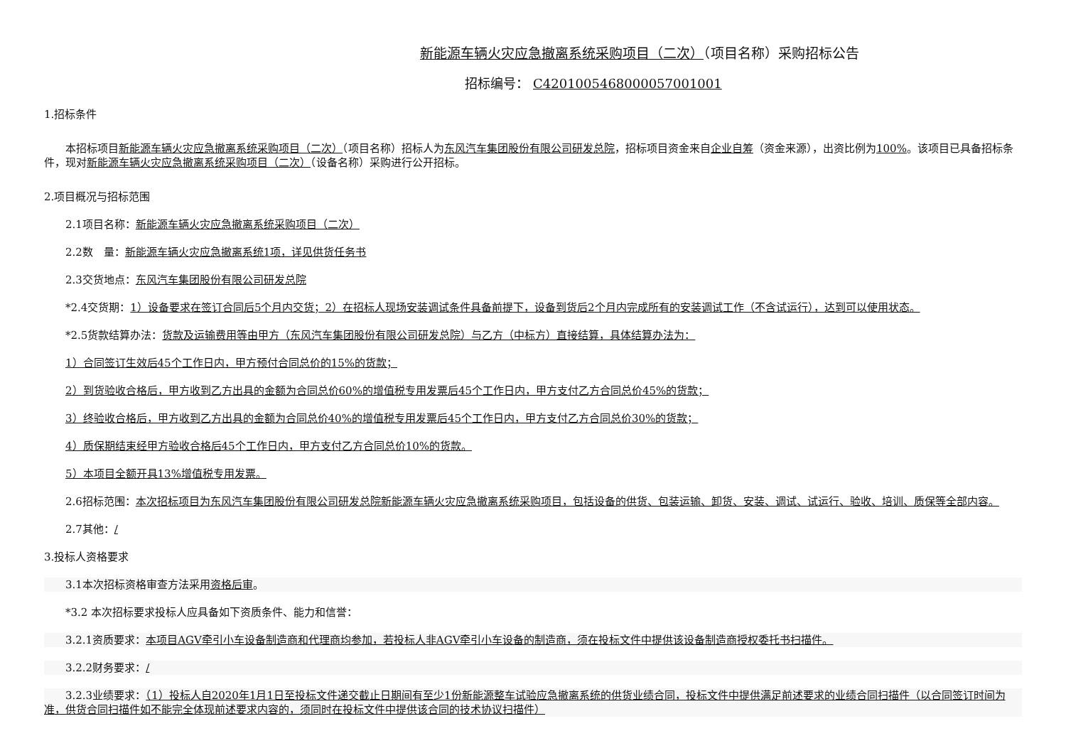新能源车辆火灾应急撤离系统采购项目（二次）（项目名称）采购招标公告
招标编号： C4201005468000057001001
1.招标条件
本招标项目新能源车辆火灾应急撤离系统采购项目（二次）（项目名称）招标人为东风汽车集团股份有限公司研发总院，招标项目资金来自企业自筹（资金来源），出资比例为100%。该项目已具备招标条件，现对新能源车辆火灾应急撤离系统采购项目（二次）（设备名称）采购进行公开招标。
2.项目概况与招标范围
2.1项目名称：新能源车辆火灾应急撤离系统采购项目（二次）
2.2数　量：新能源车辆火灾应急撤离系统1项，详见供货任务书
2.3交货地点：东风汽车集团股份有限公司研发总院
*2.4交货期：1）设备要求在签订合同后5个月内交货；2）在招标人现场安装调试条件具备前提下，设备到货后2个月内完成所有的安装调试工作（不含试运行），达到可以使用状态。
*2.5货款结算办法：货款及运输费用等由甲方（东风汽车集团股份有限公司研发总院）与乙方（中标方）直接结算，具体结算办法为：
1）合同签订生效后45个工作日内，甲方预付合同总价的15%的货款；
2）到货验收合格后，甲方收到乙方出具的金额为合同总价60%的增值税专用发票后45个工作日内，甲方支付乙方合同总价45%的货款；
3）终验收合格后，甲方收到乙方出具的金额为合同总价40%的增值税专用发票后45个工作日内，甲方支付乙方合同总价30%的货款；
4）质保期结束经甲方验收合格后45个工作日内，甲方支付乙方合同总价10%的货款。
5）本项目全额开具13%增值税专用发票。
2.6招标范围：本次招标项目为东风汽车集团股份有限公司研发总院新能源车辆火灾应急撤离系统采购项目，包括设备的供货、包装运输、卸货、安装、调试、试运行、验收、培训、质保等全部内容。
2.7其他：/
3.投标人资格要求
3.1本次招标资格审查方法采用资格后审。
*3.2 本次招标要求投标人应具备如下资质条件、能力和信誉：
3.2.1资质要求：本项目AGV牵引小车设备制造商和代理商均参加，若投标人非AGV牵引小车设备的制造商，须在投标文件中提供该设备制造商授权委托书扫描件。
3.2.2财务要求：/
3.2.3业绩要求：（1）投标人自2020年1月1日至投标文件递交截止日期间有至少1份新能源整车试验应急撤离系统的供货业绩合同，投标文件中提供满足前述要求的业绩合同扫描件（以合同签订时间为准，供货合同扫描件如不能完全体现前述要求内容的，须同时在投标文件中提供该合同的技术协议扫描件）